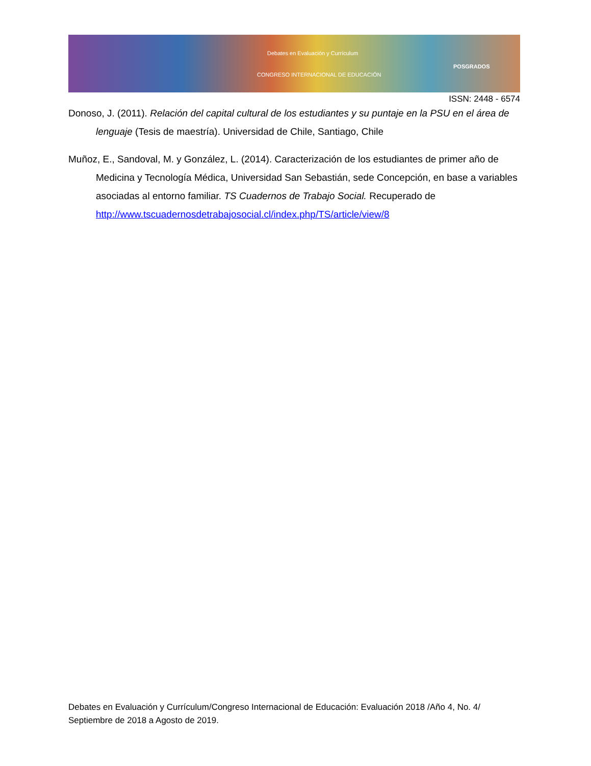Debates en Evaluación y Currículum
CONGRESO INTERNACIONAL DE EDUCACIÓN
POSGRADOS
ISSN: 2448 - 6574
Donoso, J. (2011). Relación del capital cultural de los estudiantes y su puntaje en la PSU en el área de lenguaje (Tesis de maestría). Universidad de Chile, Santiago, Chile
Muñoz, E., Sandoval, M. y González, L. (2014). Caracterización de los estudiantes de primer año de Medicina y Tecnología Médica, Universidad San Sebastián, sede Concepción, en base a variables asociadas al entorno familiar. TS Cuadernos de Trabajo Social. Recuperado de http://www.tscuadernosdetrabajosocial.cl/index.php/TS/article/view/8
Debates en Evaluación y Currículum/Congreso Internacional de Educación: Evaluación 2018 /Año 4, No. 4/ Septiembre de 2018 a Agosto de 2019.